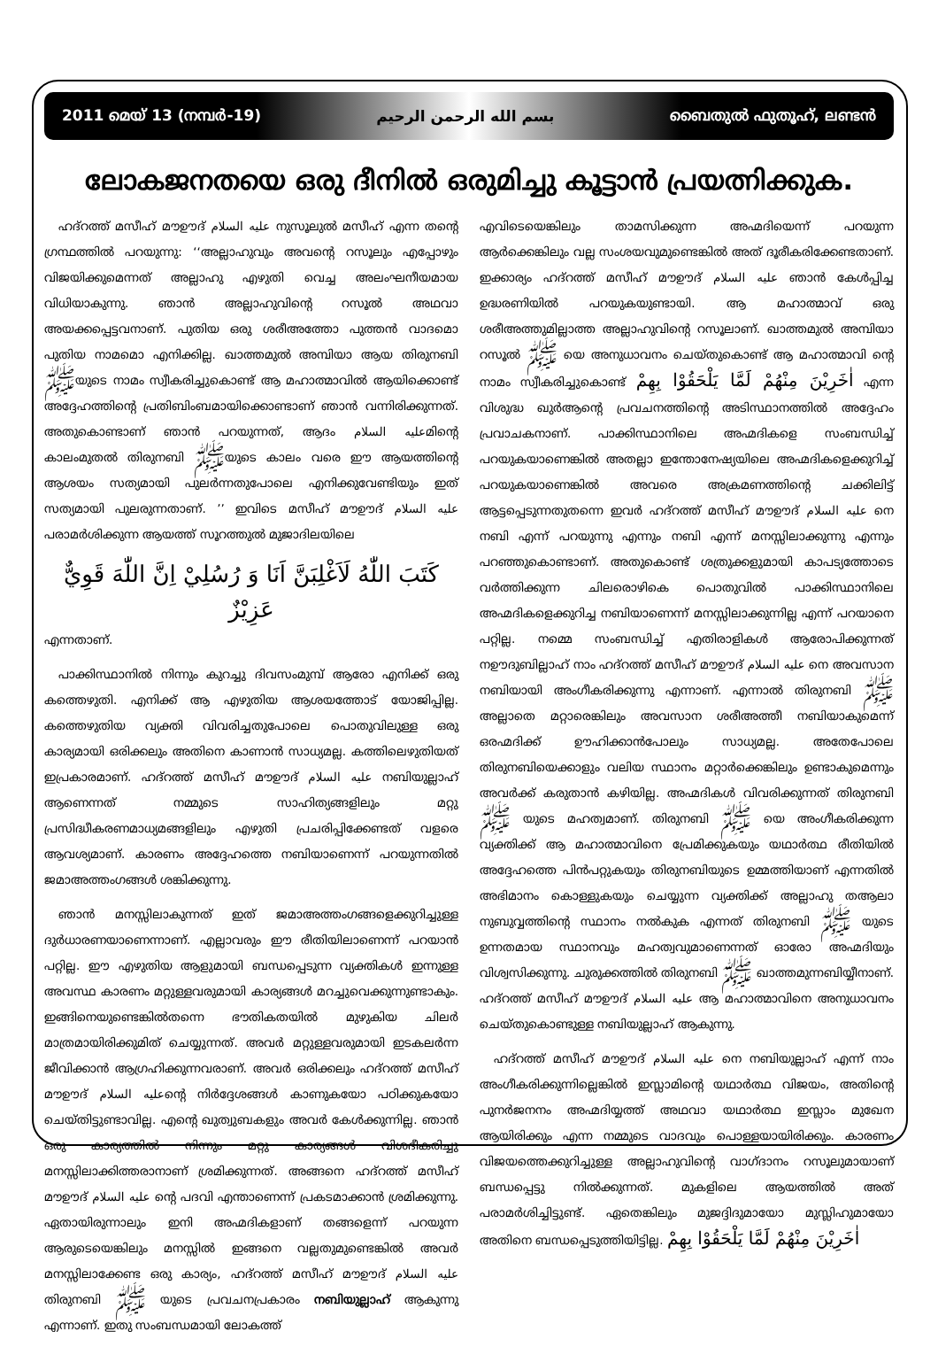2011 മെയ് 13 (നമ്പർ-19) بسم الله الرحمن الرحيم ബൈതുൽ ഫുതൂഹ്, ലണ്ടൻ
ലോകജനതയെ ഒരു ദീനിൽ ഒരുമിച്ചു കൂട്ടാൻ പ്രയത്നിക്കുക.
ഹദ്റത്ത് മസീഹ് മൗഊദ് عليه السلام നുസൂലുൽ മസീഹ് എന്ന തന്റെ ഗ്രന്ഥത്തിൽ പറയുന്നു: ‘‘അല്ലാഹുവും അവന്റെ റസൂലും എപ്പോഴും വിജയിക്കുമെന്നത് അല്ലാഹു എഴുതി വെച്ച അലംഘനീയമായ വിധിയാകുന്നു. ഞാൻ അല്ലാഹുവിന്റെ റസൂൽ അഥവാ അയക്കപ്പെട്ടവനാണ്. പുതിയ ഒരു ശരീഅത്തോ പുത്തൻ വാദമൊ പുതിയ നാമമൊ എനിക്കില്ല. ഖാത്തമുൽ അമ്പിയാ ആയ തിരുനബി ﷺയുടെ നാമം സ്വീകരിച്ചുകൊണ്ട് ആ മഹാത്മാവിൽ ആയിക്കൊണ്ട് അദ്ദേഹത്തിന്റെ പ്രതിബിംബമായിക്കൊണ്ടാണ് ഞാൻ വന്നിരിക്കുന്നത്. അതുകൊണ്ടാണ് ഞാൻ പറയുന്നത്, ആദം عليه السلامമിന്റെ കാലംമുതൽ തിരുനബി ﷺയുടെ കാലം വരെ ഈ ആയത്തിന്റെ ആശയം സത്യമായി പുലർന്നതുപോലെ എനിക്കുവേണ്ടിയും ഇത് സത്യമായി പുലരുന്നതാണ്. ’’ ഇവിടെ മസീഹ് മൗഊദ് عليه السلام പരാമർശിക്കുന്ന ആയത്ത് സൂറത്തുൽ മുജാദിലയിലെ
كَتَبَ اللّٰهُ لَاَغْلِبَنَّ اَنَا وَ رُسُلِيْ اِنَّ اللّٰهَ قَوِيٌّ عَزِيْزٌ
എന്നതാണ്.
പാക്കിസ്ഥാനിൽ നിന്നും കുറച്ചു ദിവസംമുമ്പ് ആരോ എനിക്ക് ഒരു കത്തെഴുതി. എനിക്ക് ആ എഴുതിയ ആശയത്തോട് യോജിപ്പില്ല. കത്തെഴുതിയ വ്യക്തി വിവരിച്ചതുപോലെ പൊതുവിലുള്ള ഒരു കാര്യമായി ഒരിക്കലും അതിനെ കാണാൻ സാധ്യമല്ല. കത്തിലെഴുതിയത് ഇപ്രകാരമാണ്. ഹദ്റത്ത് മസീഹ് മൗഊദ് عليه السلام നബിയുല്ലാഹ് ആണെന്നത് നമ്മുടെ സാഹിത്യങ്ങളിലും മറ്റു പ്രസിദ്ധീകരണമാധ്യമങ്ങളിലും എഴുതി പ്രചരിപ്പിക്കേണ്ടത് വളരെ ആവശ്യമാണ്. കാരണം അദ്ദേഹത്തെ നബിയാണെന്ന് പറയുന്നതിൽ ജമാഅത്തംഗങ്ങൾ ശങ്കിക്കുന്നു.
ഞാൻ മനസ്സിലാകുന്നത് ഇത് ജമാഅത്തംഗങ്ങളെക്കുറിച്ചുള്ള ദുർധാരണയാണെന്നാണ്. എല്ലാവരും ഈ രീതിയിലാണെന്ന് പറയാൻ പറ്റില്ല. ഈ എഴുതിയ ആളുമായി ബന്ധപ്പെടുന്ന വ്യക്തികൾ ഇന്നുള്ള അവസ്ഥ കാരണം മറ്റുള്ളവരുമായി കാര്യങ്ങൾ മറച്ചുവെക്കുന്നുണ്ടാകും. ഇങ്ങിനെയുണ്ടെങ്കിൽതന്നെ ഭൗതികതയിൽ മുഴുകിയ ചിലർ മാത്രമായിരിക്കുമിത് ചെയ്യുന്നത്. അവർ മറ്റുള്ളവരുമായി ഇടകലർന്ന ജീവിക്കാൻ ആഗ്രഹിക്കുന്നവരാണ്. അവർ ഒരിക്കലും ഹദ്റത്ത് മസീഹ് മൗഊദ് عليه السلامന്റെ നിർദ്ദേശങ്ങൾ കാണുകയോ പഠിക്കുകയോ ചെയ്തിട്ടുണ്ടാവില്ല. എന്റെ ഖുത്വുബകളും അവർ കേൾക്കുന്നില്ല. ഞാൻ ഒരു കാര്യത്തിൽ നിന്നും മറ്റു കാര്യങ്ങൾ വിശദീകരിച്ചു മനസ്സിലാക്കിത്തരാനാണ് ശ്രമിക്കുന്നത്. അങ്ങനെ ഹദ്റത്ത് മസീഹ് മൗഊദ് عليه السلام ന്റെ പദവി എന്താണെന്ന് പ്രകടമാക്കാൻ ശ്രമിക്കുന്നു. ഏതായിരുന്നാലും ഇനി അഹ്മദികളാണ് തങ്ങളെന്ന് പറയുന്ന ആരുടെയെങ്കിലും മനസ്സിൽ ഇങ്ങനെ വല്ലതുമുണ്ടെങ്കിൽ അവർ മനസ്സിലാക്കേണ്ട ഒരു കാര്യം, ഹദ്റത്ത് മസീഹ് മൗഊദ് عليه السلام തിരുനബി ﷺ യുടെ പ്രവചനപ്രകാരം നബിയുല്ലാഹ് ആകുന്നു എന്നാണ്. ഇതു സംബന്ധമായി ലോകത്ത്
എവിടെയെങ്കിലും താമസിക്കുന്ന അഹ്മദിയെന്ന് പറയുന്ന ആർക്കെങ്കിലും വല്ല സംശയവുമുണ്ടെങ്കിൽ അത് ദൂരീകരിക്കേണ്ടതാണ്. ഇക്കാര്യം ഹദ്റത്ത് മസീഹ് മൗഊദ് عليه السلام ഞാൻ കേൾപ്പിച്ച ഉദ്ധരണിയിൽ പറയുകയുണ്ടായി. ആ മഹാത്മാവ് ഒരു ശരീഅത്തുമില്ലാത്ത അല്ലാഹുവിന്റെ റസൂലാണ്. ഖാത്തമുൽ അമ്പിയാ റസൂൽ ﷺ യെ അനുധാവനം ചെയ്തുകൊണ്ട് ആ മഹാത്മാവി ന്റെ നാമം സ്വീകരിച്ചുകൊണ്ട് اٰخَرِيْنَ مِنْهُمْ لَمَّا يَلْحَقُوْا بِهِمْ എന്ന വിശുദ്ധ ഖുർആന്റെ പ്രവചനത്തിന്റെ അടിസ്ഥാനത്തിൽ അദ്ദേഹം പ്രവാചകനാണ്. പാക്കിസ്ഥാനിലെ അഹ്മദികളെ സംബന്ധിച്ച് പറയുകയാണെങ്കിൽ അതല്ലാ ഇന്തോനേഷ്യയിലെ അഹ്മദികളെക്കുറിച്ച് പറയുകയാണെങ്കിൽ അവരെ അക്രമണത്തിന്റെ ചക്കിലിട്ട് ആട്ടപ്പെടുന്നതുതന്നെ ഇവർ ഹദ്റത്ത് മസീഹ് മൗഊദ് عليه السلام നെ നബി എന്ന് പറയുന്നു എന്നും നബി എന്ന് മനസ്സിലാക്കുന്നു എന്നും പറഞ്ഞുകൊണ്ടാണ്. അതുകൊണ്ട് ശത്രുക്കളുമായി കാപട്യത്തോടെ വർത്തിക്കുന്ന ചിലരൊഴികെ പൊതുവിൽ പാക്കിസ്ഥാനിലെ അഹ്മദികളെക്കുറിച്ച നബിയാണെന്ന് മനസ്സിലാക്കുന്നില്ല എന്ന് പറയാനെ പറ്റില്ല. നമ്മെ സംബന്ധിച്ച് എതിരാളികൾ ആരോപിക്കുന്നത് നഊദുബില്ലാഹ് നാം ഹദ്റത്ത് മസീഹ് മൗഊദ് عليه السلام നെ അവസാന നബിയായി അംഗീകരിക്കുന്നു എന്നാണ്. എന്നാൽ തിരുനബി ﷺ അല്ലാതെ മറ്റാരെങ്കിലും അവസാന ശരീഅത്തീ നബിയാകുമെന്ന് ഒരഹ്മദിക്ക് ഊഹിക്കാൻപോലും സാധ്യമല്ല. അതേപോലെ തിരുനബിയെക്കാളും വലിയ സ്ഥാനം മറ്റാർക്കെങ്കിലും ഉണ്ടാകുമെന്നും അവർക്ക് കരുതാൻ കഴിയില്ല. അഹ്മദികൾ വിവരിക്കുന്നത് തിരുനബി ﷺ യുടെ മഹത്വമാണ്. തിരുനബി ﷺ യെ അംഗീകരിക്കുന്ന വ്യക്തിക്ക് ആ മഹാത്മാവിനെ പ്രേമിക്കുകയും യഥാർത്ഥ രീതിയിൽ അദ്ദേഹത്തെ പിൻപറ്റുകയും തിരുനബിയുടെ ഉമ്മത്തിയാണ് എന്നതിൽ അഭിമാനം കൊള്ളുകയും ചെയ്യുന്ന വ്യക്തിക്ക് അല്ലാഹു തആലാ നുബുവ്വത്തിന്റെ സ്ഥാനം നൽകുക എന്നത് തിരുനബി ﷺ യുടെ ഉന്നതമായ സ്ഥാനവും മഹത്വവുമാണെന്നത് ഓരോ അഹ്മദിയും വിശ്വസിക്കുന്നു. ചുരുക്കത്തിൽ തിരുനബി ﷺ ഖാത്തമുന്നബിയ്യീനാണ്. ഹദ്റത്ത് മസീഹ് മൗഊദ് عليه السلام ആ മഹാത്മാവിനെ അനുധാവനം ചെയ്തുകൊണ്ടുള്ള നബിയുല്ലാഹ് ആകുന്നു.
ഹദ്റത്ത് മസീഹ് മൗഊദ് عليه السلام നെ നബിയുല്ലാഹ് എന്ന് നാം അംഗീകരിക്കുന്നില്ലെങ്കിൽ ഇസ്ലാമിന്റെ യഥാർത്ഥ വിജയം, അതിന്റെ പുനർജനനം അഹ്മദിയ്യത്ത് അഥവാ യഥാർത്ഥ ഇസ്ലാം മുഖേന ആയിരിക്കും എന്ന നമ്മുടെ വാദവും പൊള്ളയായിരിക്കും. കാരണം വിജയത്തെക്കുറിച്ചുള്ള അല്ലാഹുവിന്റെ വാഗ്ദാനം റസൂലുമായാണ് ബന്ധപ്പെട്ടു നിൽക്കുന്നത്. മുകളിലെ ആയത്തിൽ അത് പരാമർശിച്ചിട്ടുണ്ട്. ഏതെങ്കിലും മുജദ്ദിദുമായോ മുസ്ലിഹുമായോ അതിനെ ബന്ധപ്പെടുത്തിയിട്ടില്ല. اٰخَرِيْنَ مِنْهُمْ لَمَّا يَلْحَقُوْا بِهِمْ